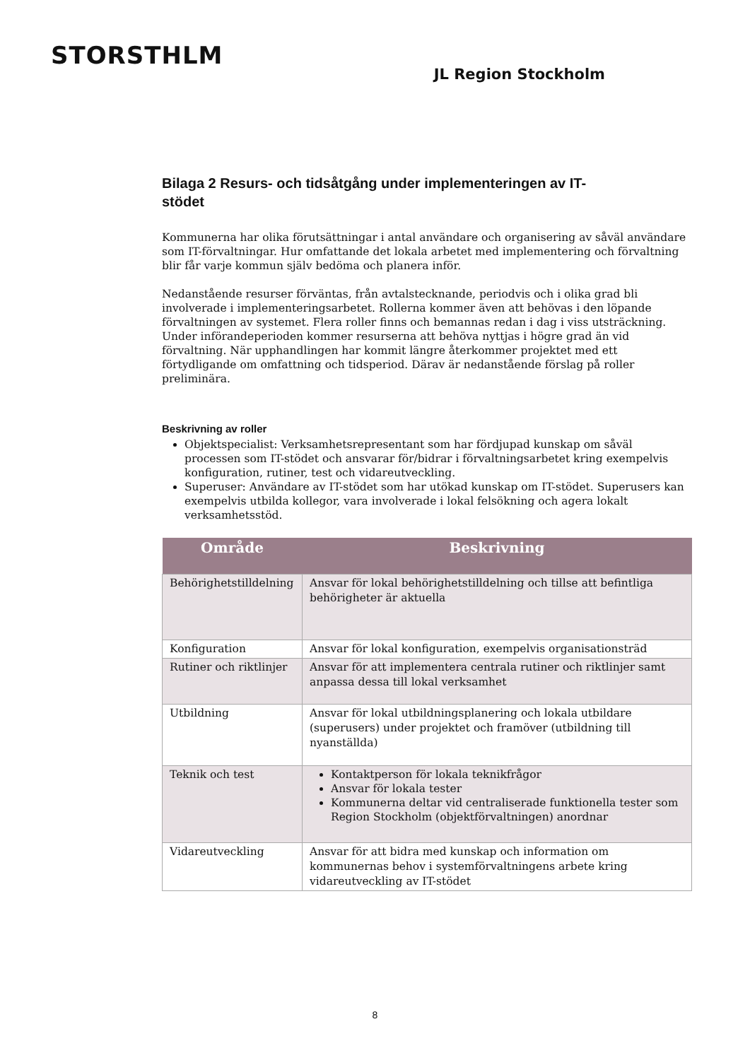STORSTHLM
JL Region Stockholm
Bilaga 2 Resurs- och tidsåtgång under implementeringen av IT-stödet
Kommunerna har olika förutsättningar i antal användare och organisering av såväl användare som IT-förvaltningar. Hur omfattande det lokala arbetet med implementering och förvaltning blir får varje kommun själv bedöma och planera inför.
Nedanstående resurser förväntas, från avtalstecknande, periodvis och i olika grad bli involverade i implementeringsarbetet. Rollerna kommer även att behövas i den löpande förvaltningen av systemet. Flera roller finns och bemannas redan i dag i viss utsträckning. Under införandeperioden kommer resurserna att behöva nyttjas i högre grad än vid förvaltning. När upphandlingen har kommit längre återkommer projektet med ett förtydligande om omfattning och tidsperiod. Därav är nedanstående förslag på roller preliminära.
Beskrivning av roller
Objektspecialist: Verksamhetsrepresentant som har fördjupad kunskap om såväl processen som IT-stödet och ansvarar för/bidrar i förvaltningsarbetet kring exempelvis konfiguration, rutiner, test och vidareutveckling.
Superuser: Användare av IT-stödet som har utökad kunskap om IT-stödet. Superusers kan exempelvis utbilda kollegor, vara involverade i lokal felsökning och agera lokalt verksamhetsstöd.
| Område | Beskrivning |
| --- | --- |
| Behörighetstilldelning | Ansvar för lokal behörighetstilldelning och tillse att befintliga behörigheter är aktuella |
| Konfiguration | Ansvar för lokal konfiguration, exempelvis organisationsträd |
| Rutiner och riktlinjer | Ansvar för att implementera centrala rutiner och riktlinjer samt anpassa dessa till lokal verksamhet |
| Utbildning | Ansvar för lokal utbildningsplanering och lokala utbildare (superusers) under projektet och framöver (utbildning till nyanställda) |
| Teknik och test | Kontaktperson för lokala teknikfrågor Ansvar för lokala tester Kommunerna deltar vid centraliserade funktionella tester som Region Stockholm (objektförvaltningen) anordnar |
| Vidareutveckling | Ansvar för att bidra med kunskap och information om kommunernas behov i systemförvaltningens arbete kring vidareutveckling av IT-stödet |
8